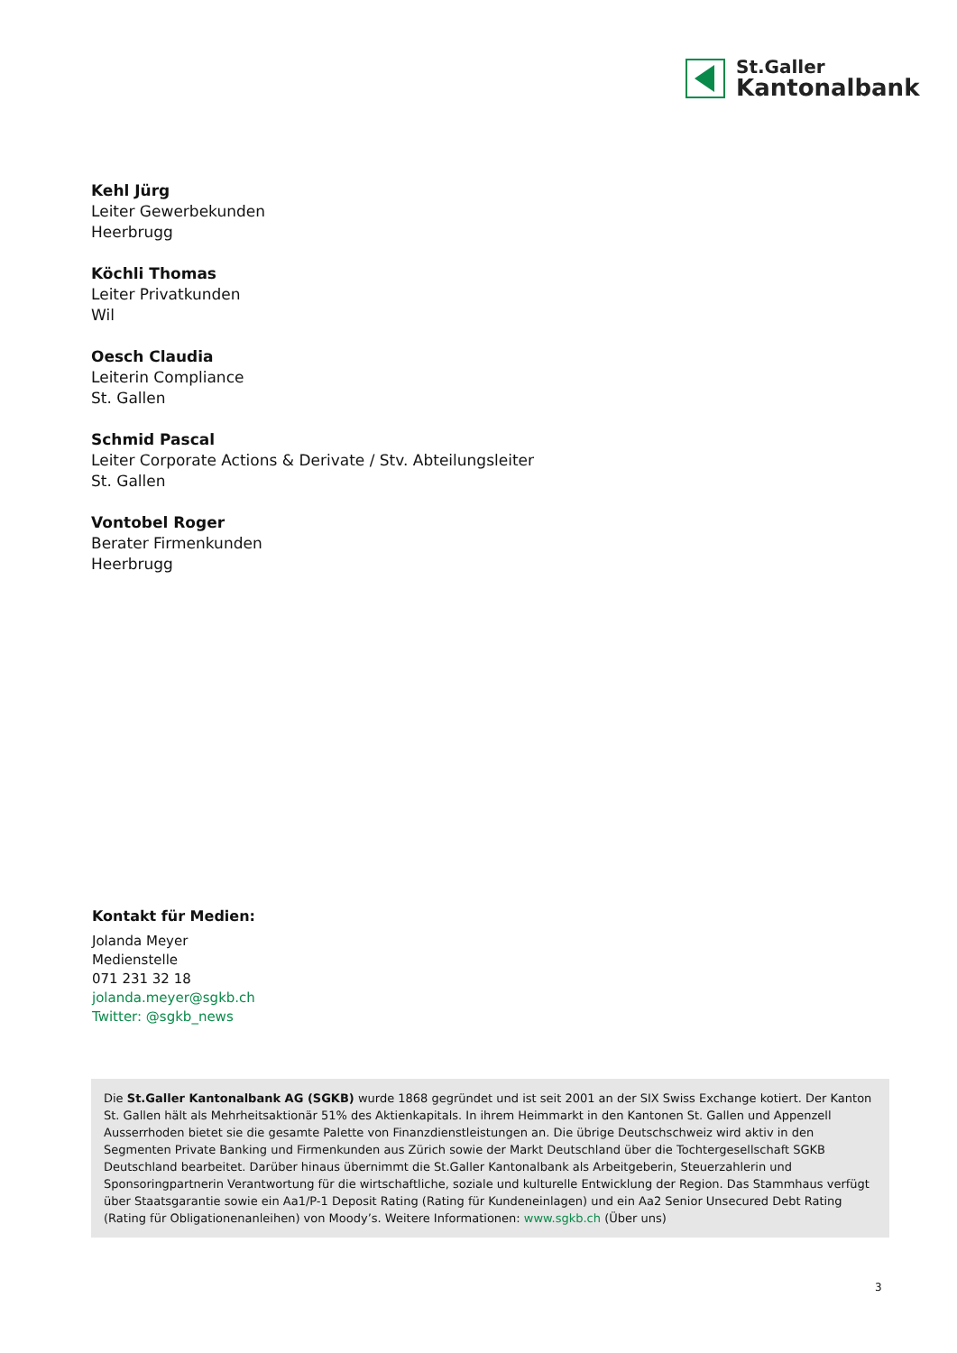St.Galler
Kantonalbank
Kehl Jürg
Leiter Gewerbekunden
Heerbrugg
Köchli Thomas
Leiter Privatkunden
Wil
Oesch Claudia
Leiterin Compliance
St. Gallen
Schmid Pascal
Leiter Corporate Actions & Derivate / Stv. Abteilungsleiter
St. Gallen
Vontobel Roger
Berater Firmenkunden
Heerbrugg
Kontakt für Medien:
Jolanda Meyer
Medienstelle
071 231 32 18
jolanda.meyer@sgkb.ch
Twitter: @sgkb_news
Die St.Galler Kantonalbank AG (SGKB) wurde 1868 gegründet und ist seit 2001 an der SIX Swiss Exchange kotiert. Der Kanton St. Gallen hält als Mehrheitsaktionär 51% des Aktienkapitals. In ihrem Heimmarkt in den Kantonen St. Gallen und Appenzell Ausserrhoden bietet sie die gesamte Palette von Finanzdienstleistungen an. Die übrige Deutschschweiz wird aktiv in den Segmenten Private Banking und Firmenkunden aus Zürich sowie der Markt Deutschland über die Tochtergesellschaft SGKB Deutschland bearbeitet. Darüber hinaus übernimmt die St.Galler Kantonalbank als Arbeitgeberin, Steuerzahlerin und Sponsoringpartnerin Verantwortung für die wirtschaftliche, soziale und kulturelle Entwicklung der Region. Das Stammhaus verfügt über Staatsgarantie sowie ein Aa1/P-1 Deposit Rating (Rating für Kundeneinlagen) und ein Aa2 Senior Unsecured Debt Rating (Rating für Obligationenanleihen) von Moody’s. Weitere Informationen: www.sgkb.ch (Über uns)
3